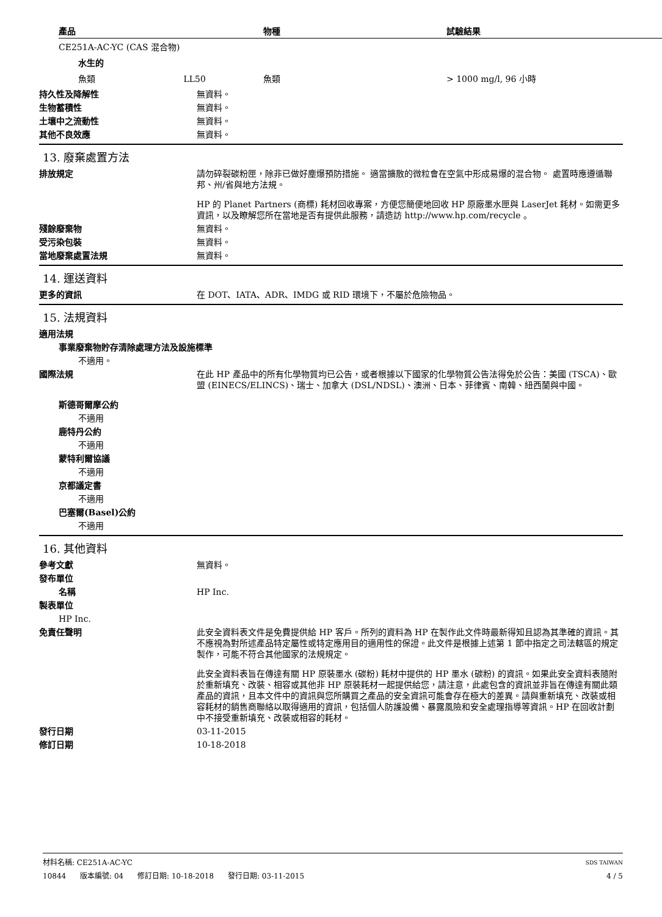| 產品 | 物種 | 試驗結果 |
| --- | --- | --- |
| CE251A-AC-YC (CAS 混合物) | | |
| 水生的 | | |
| 魚類 LL50 | 魚類 | > 1000 mg/l, 96 小時 |
持久性及降解性 無資料。
生物蓄積性 無資料。
土壤中之流動性 無資料。
其他不良效應 無資料。
13. 廢棄處置方法
排放規定 請勿碎裂碳粉匣，除非已做好塵爆預防措施。 適當擴散的微粒會在空氣中形成易爆的混合物。 處置時應遵循聯邦、州/省與地方法規。
HP 的 Planet Partners (商標) 耗材回收專案，方便您簡便地回收 HP 原廠墨水匣與 LaserJet 耗材。如需更多資訊，以及瞭解您所在當地是否有提供此服務，請造訪 http://www.hp.com/recycle 。
殘餘廢棄物 無資料。
受污染包裝 無資料。
當地廢棄處置法規 無資料。
14. 運送資料
更多的資訊 在 DOT、IATA、ADR、IMDG 或 RID 環境下，不屬於危險物品。
15. 法規資料
適用法規
事業廢棄物貯存清除處理方法及設施標準
不適用。
國際法規 在此 HP 產品中的所有化學物質均已公告，或者根據以下國家的化學物質公告法得免於公告：美國 (TSCA)、歐盟 (EINECS/ELINCS)、瑞士、加拿大 (DSL/NDSL)、澳洲、日本、菲律賓、南韓、紐西蘭與中國。
斯德哥爾摩公約
不適用
鹿特丹公約
不適用
蒙特利爾協議
不適用
京都議定書
不適用
巴塞爾(Basel)公約
不適用
16. 其他資料
參考文獻 無資料。
發布單位
名稱 HP Inc.
製表單位
HP Inc.
免責任聲明 此安全資料表文件是免費提供給 HP 客戶。所列的資料為 HP 在製作此文件時最新得知且認為其準確的資訊。其不應視為對所述產品特定屬性或特定應用目的適用性的保證。此文件是根據上述第 1 節中指定之司法轄區的規定製作，可能不符合其他國家的法規規定。
此安全資料表旨在傳達有關 HP 原裝墨水 (碳粉) 耗材中提供的 HP 墨水 (碳粉) 的資訊。如果此安全資料表隨附於重新填充、改裝、相容或其他非 HP 原裝耗材一起提供給您，請注意，此處包含的資訊並非旨在傳達有關此類產品的資訊，且本文件中的資訊與您所購買之產品的安全資訊可能會存在極大的差異。請與重新填充、改裝或相容耗材的銷售商聯絡以取得適用的資訊，包括個人防護設備、暴露風險和安全處理指導等資訊。HP 在回收計劃中不接受重新填充、改裝或相容的耗材。
發行日期 03-11-2015
修訂日期 10-18-2018
材料名稱: CE251A-AC-YC SDS TAIWAN
10844 版本編號: 04 修訂日期: 10-18-2018 發行日期: 03-11-2015 4 / 5